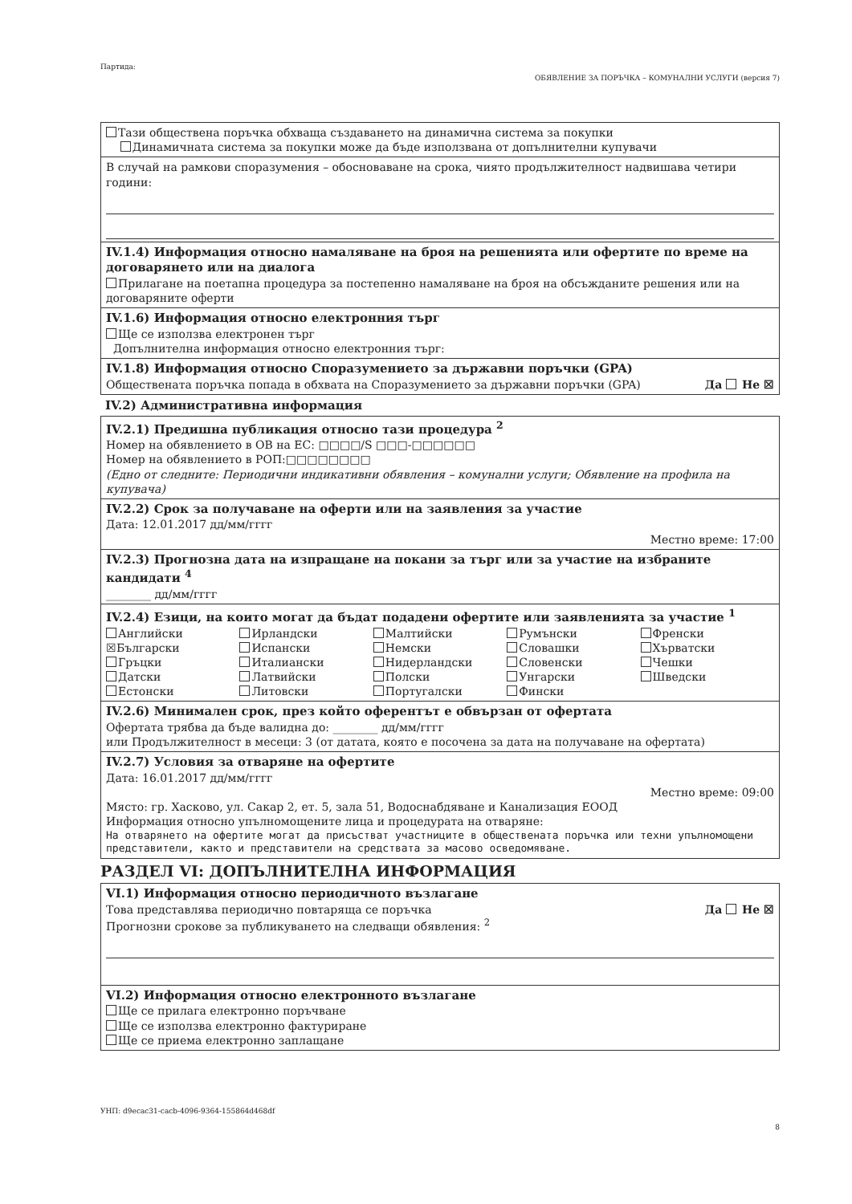Партида:
ОБЯВЛЕНИЕ ЗА ПОРЪЧКА – КОМУНАЛНИ УСЛУГИ (версия 7)
Тази обществена поръчка обхваща създаването на динамична система за покупки
Динамичната система за покупки може да бъде използвана от допълнителни купувачи
В случай на рамкови споразумения – обосноваване на срока, чиято продължителност надвишава четири години:
IV.1.4) Информация относно намаляване на броя на решенията или офертите по време на договарянето или на диалога
Прилагане на поетапна процедура за постепенно намаляване на броя на обсъжданите решения или на договаряните оферти
IV.1.6) Информация относно електронния търг
Ще се използва електронен търг
Допълнителна информация относно електронния търг:
IV.1.8) Информация относно Споразумението за държавни поръчки (GPA)
Да Не ☒ Обществената поръчка попада в обхвата на Споразумението за държавни поръчки (GPA)
IV.2) Административна информация
IV.2.1) Предишна публикация относно тази процедура <sup>2</sup>
Номер на обявлението в ОВ на ЕС: □□□□/S □□□-□□□□□□
Номер на обявлението в РОП:□□□□□□□□
(Едно от следните: Периодични индикативни обявления – комунални услуги; Обявление на профила на купувача)
IV.2.2) Срок за получаване на оферти или на заявления за участие
Дата: 12.01.2017 дд/мм/гггг
Местно време: 17:00
IV.2.3) Прогнозна дата на изпращане на покани за търг или за участие на избраните кандидати <sup>4</sup>
________ дд/мм/гггг
IV.2.4) Езици, на които могат да бъдат подадени офертите или заявленията за участие <sup>1</sup>
Английски
☒Български
Гръцки
Датски
Естонски
Ирландски
Испански
Италиански
Латвийски
Литовски
Малтийски
Немски
Нидерландски
Полски
Португалски
Румънски
Словашки
Словенски
Унгарски
Фински
Френски
Хърватски
Чешки
Шведски
IV.2.6) Минимален срок, през който оферентът е обвързан от офертата
Офертата трябва да бъде валидна до: ________ дд/мм/гггг
или Продължителност в месеци: 3 (от датата, която е посочена за дата на получаване на офертата)
IV.2.7) Условия за отваряне на офертите
Дата: 16.01.2017 дд/мм/гггг
Местно време: 09:00
Място: гр. Хасково, ул. Сакар 2, ет. 5, зала 51, Водоснабдяване и Канализация ЕООД
Информация относно упълномощените лица и процедурата на отваряне:
На отварянето на офертите могат да присъстват участниците в обществената поръчка или техни упълномощени представители, както и представители на средствата за масово осведомяване.
РАЗДЕЛ VI: ДОПЪЛНИТЕЛНА ИНФОРМАЦИЯ
VI.1) Информация относно периодичното възлагане
Да Не ☒ Това представлява периодично повтаряща се поръчка
Прогнозни срокове за публикуването на следващи обявления: <sup>2</sup>
VI.2) Информация относно електронното възлагане
Ще се прилага електронно поръчване
Ще се използва електронно фактуриране
Ще се приема електронно заплащане
УНП: d9ecac31-cacb-4096-9364-155864d468df
8